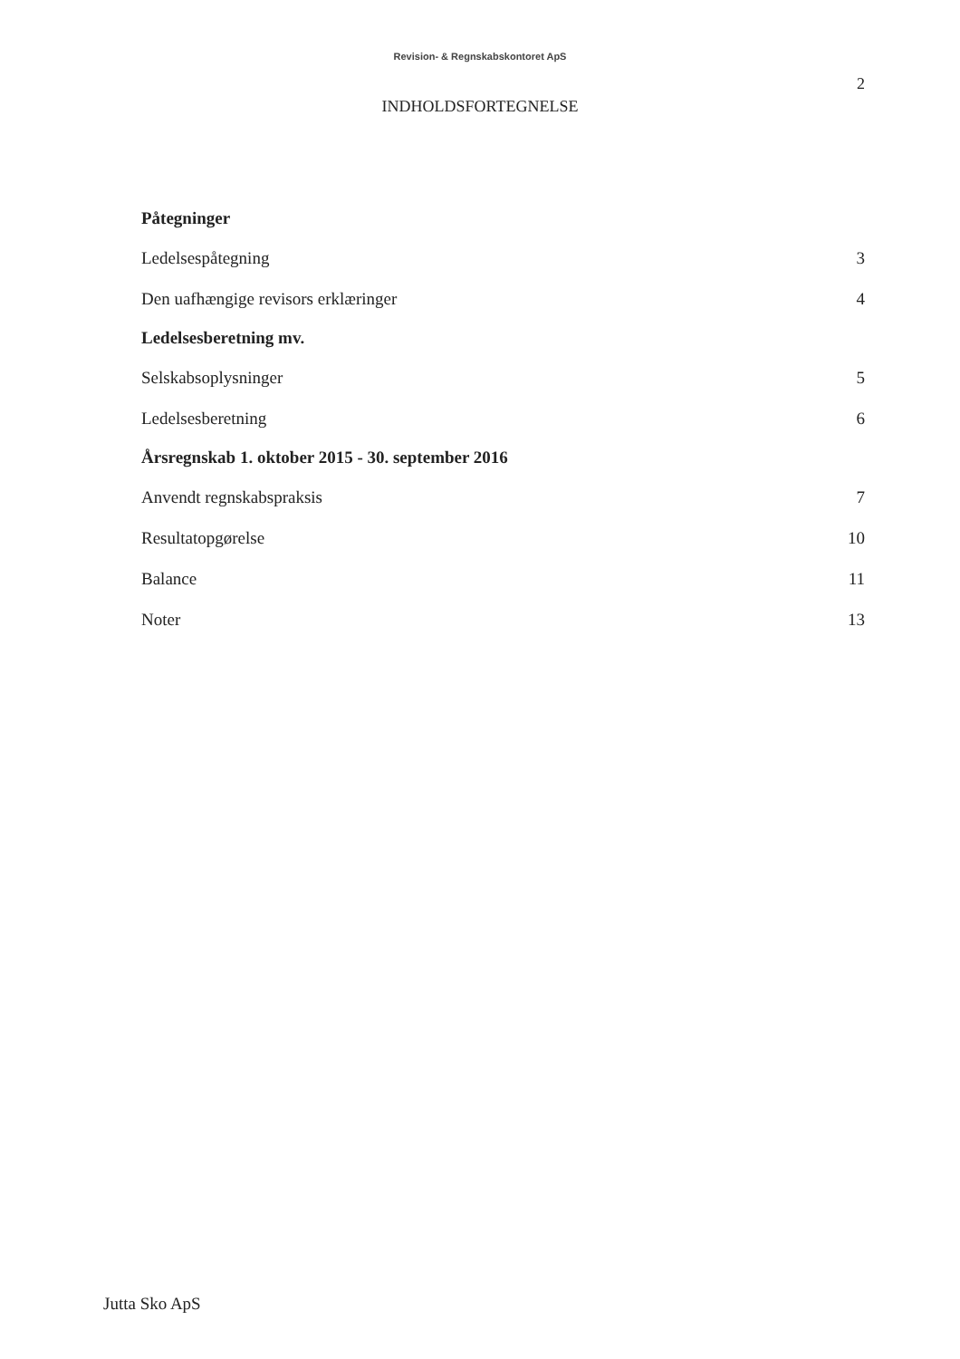Revision- & Regnskabskontoret ApS
2
INDHOLDSFORTEGNELSE
Påtegninger
Ledelsespåtegning 3
Den uafhængige revisors erklæringer 4
Ledelsesberetning mv.
Selskabsoplysninger 5
Ledelsesberetning 6
Årsregnskab 1. oktober 2015 - 30. september 2016
Anvendt regnskabspraksis 7
Resultatopgørelse 10
Balance 11
Noter 13
Jutta Sko ApS